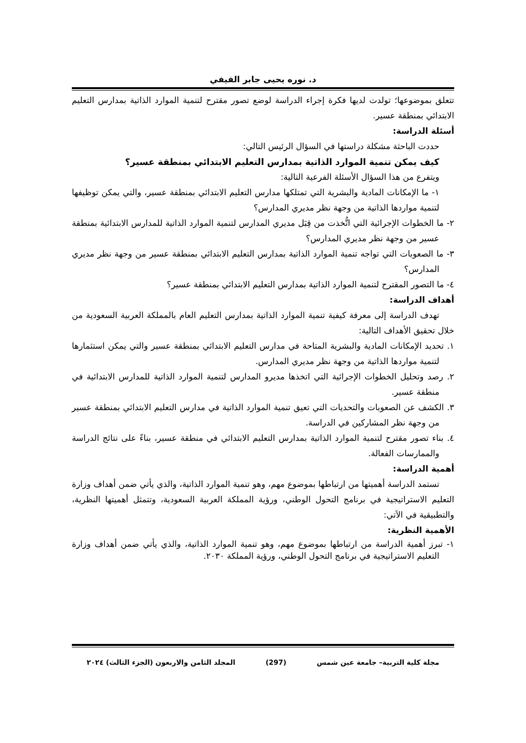د. نوره يحيى جابر الفيفي
تتعلق بموضوعها؛ تولدت لديها فكرة إجراء الدراسة لوضع تصور مقترح لتنمية الموارد الذاتية بمدارس التعليم الابتدائي بمنطقة عسير.
أسئلة الدراسة:
حددت الباحثة مشكلة دراستها في السؤال الرئيس التالي:
كيف يمكن تنمية الموارد الذاتية بمدارس التعليم الابتدائي بمنطقة عسير؟
ويتفرع من هذا السؤال الأسئلة الفرعية التالية:
١- ما الإمكانات المادية والبشرية التي تمتلكها مدارس التعليم الابتدائي بمنطقة عسير، والتي يمكن توظيفها لتنمية مواردها الذاتية من وجهة نظر مديري المدارس؟
٢- ما الخطوات الإجرائية التي اتُّخذت من قِبَل مديري المدارس لتنمية الموارد الذاتية للمدارس الابتدائية بمنطقة عسير من وجهة نظر مديري المدارس؟
٣- ما الصعوبات التي تواجه تنمية الموارد الذاتية بمدارس التعليم الابتدائي بمنطقة عسير من وجهة نظر مديري المدارس؟
٤- ما التصور المقترح لتنمية الموارد الذاتية بمدارس التعليم الابتدائي بمنطقة عسير؟
أهداف الدراسة:
تهدف الدراسة إلى معرفة كيفية تنمية الموارد الذاتية بمدارس التعليم العام بالمملكة العربية السعودية من خلال تحقيق الأهداف التالية:
١. تحديد الإمكانات المادية والبشرية المتاحة في مدارس التعليم الابتدائي بمنطقة عسير والتي يمكن استثمارها لتنمية مواردها الذاتية من وجهة نظر مديري المدارس.
٢. رصد وتحليل الخطوات الإجرائية التي اتخذها مديرو المدارس لتنمية الموارد الذاتية للمدارس الابتدائية في منطقة عسير.
٣. الكشف عن الصعوبات والتحديات التي تعيق تنمية الموارد الذاتية في مدارس التعليم الابتدائي بمنطقة عسير من وجهة نظر المشاركين في الدراسة.
٤. بناء تصور مقترح لتنمية الموارد الذاتية بمدارس التعليم الابتدائي في منطقة عسير، بناءً على نتائج الدراسة والممارسات الفعالة.
أهمية الدراسة:
تستمد الدراسة أهميتها من ارتباطها بموضوع مهم، وهو تنمية الموارد الذاتية، والذي يأتي ضمن أهداف وزارة التعليم الاستراتيجية في برنامج التحول الوطني، ورؤية المملكة العربية السعودية، وتتمثل أهميتها النظرية، والتطبيقية في الآتي:
الأهمية النظرية:
١- تبرز أهمية الدراسة من ارتباطها بموضوع مهم، وهو تنمية الموارد الذاتية، والذي يأتي ضمن أهداف وزارة التعليم الاستراتيجية في برنامج التحول الوطني، ورؤية المملكة ٢٠٣٠.
مجلة كلية التربية– جامعة عين شمس (297) المجلد الثامن والاربعون (الجزء الثالث) ٢٠٢٤